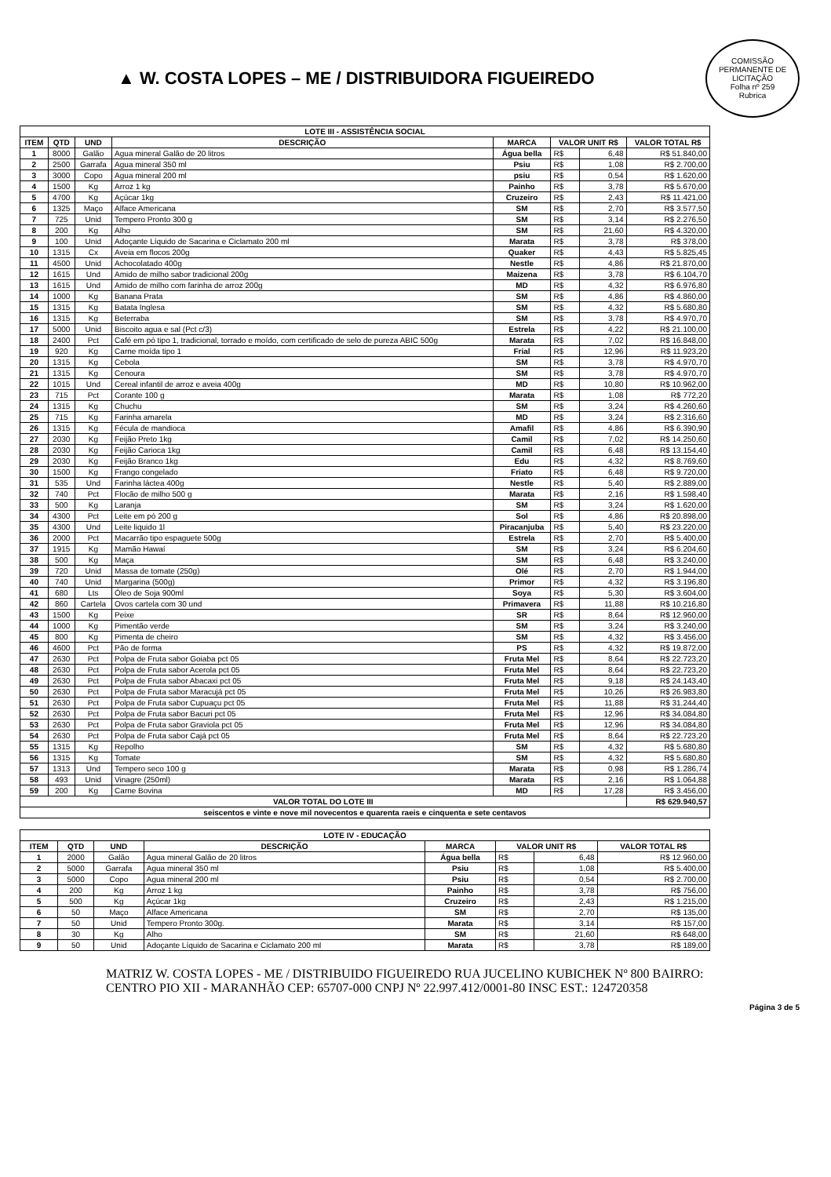▲ W. COSTA LOPES – ME / DISTRIBUIDORA FIGUEIREDO
COMISSÃO PERMANENTE DE LICITAÇÃO
Folha nº 259
Rubrica
| LOTE III - ASSISTÊNCIA SOCIAL | | | | | | | |
| --- | --- | --- | --- | --- | --- | --- | --- |
| ITEM | QTD | UND | DESCRIÇÃO | MARCA | VALOR UNIT R$ | | VALOR TOTAL R$ |
| 1 | 8000 | Galão | Agua mineral Galão de 20 litros | Água bella | R$ | 6,48 | R$ 51.840,00 |
| 2 | 2500 | Garrafa | Agua mineral 350 ml | Psiu | R$ | 1,08 | R$ 2.700,00 |
| 3 | 3000 | Copo | Agua mineral 200 ml | psiu | R$ | 0,54 | R$ 1.620,00 |
| 4 | 1500 | Kg | Arroz 1 kg | Painho | R$ | 3,78 | R$ 5.670,00 |
| 5 | 4700 | Kg | Açúcar 1kg | Cruzeiro | R$ | 2,43 | R$ 11.421,00 |
| 6 | 1325 | Maço | Alface Americana | SM | R$ | 2,70 | R$ 3.577,50 |
| 7 | 725 | Unid | Tempero Pronto 300 g | SM | R$ | 3,14 | R$ 2.276,50 |
| 8 | 200 | Kg | Alho | SM | R$ | 21,60 | R$ 4.320,00 |
| 9 | 100 | Unid | Adoçante Líquido de Sacarina e Ciclamato 200 ml | Marata | R$ | 3,78 | R$ 378,00 |
| 10 | 1315 | Cx | Aveia em flocos 200g | Quaker | R$ | 4,43 | R$ 5.825,45 |
| 11 | 4500 | Unid | Achocolatado 400g | Nestle | R$ | 4,86 | R$ 21.870,00 |
| 12 | 1615 | Und | Amido de milho sabor tradicional 200g | Maizena | R$ | 3,78 | R$ 6.104,70 |
| 13 | 1615 | Und | Amido de milho com farinha de arroz 200g | MD | R$ | 4,32 | R$ 6.976,80 |
| 14 | 1000 | Kg | Banana Prata | SM | R$ | 4,86 | R$ 4.860,00 |
| 15 | 1315 | Kg | Batata Inglesa | SM | R$ | 4,32 | R$ 5.680,80 |
| 16 | 1315 | Kg | Beterraba | SM | R$ | 3,78 | R$ 4.970,70 |
| 17 | 5000 | Unid | Biscoito agua e sal (Pct c/3) | Estrela | R$ | 4,22 | R$ 21.100,00 |
| 18 | 2400 | Pct | Café em pó tipo 1, tradicional, torrado e moído, com certificado de selo de pureza ABIC 500g | Marata | R$ | 7,02 | R$ 16.848,00 |
| 19 | 920 | Kg | Carne moída tipo 1 | Frial | R$ | 12,96 | R$ 11.923,20 |
| 20 | 1315 | Kg | Cebola | SM | R$ | 3,78 | R$ 4.970,70 |
| 21 | 1315 | Kg | Cenoura | SM | R$ | 3,78 | R$ 4.970,70 |
| 22 | 1015 | Und | Cereal infantil de arroz e aveia 400g | MD | R$ | 10,80 | R$ 10.962,00 |
| 23 | 715 | Pct | Corante 100 g | Marata | R$ | 1,08 | R$ 772,20 |
| 24 | 1315 | Kg | Chuchu | SM | R$ | 3,24 | R$ 4.260,60 |
| 25 | 715 | Kg | Farinha amarela | MD | R$ | 3,24 | R$ 2.316,60 |
| 26 | 1315 | Kg | Fécula de mandioca | Amafil | R$ | 4,86 | R$ 6.390,90 |
| 27 | 2030 | Kg | Feijão Preto 1kg | Camil | R$ | 7,02 | R$ 14.250,60 |
| 28 | 2030 | Kg | Feijão Carioca 1kg | Camil | R$ | 6,48 | R$ 13.154,40 |
| 29 | 2030 | Kg | Feijão Branco 1kg | Edu | R$ | 4,32 | R$ 8.769,60 |
| 30 | 1500 | Kg | Frango congelado | Friato | R$ | 6,48 | R$ 9.720,00 |
| 31 | 535 | Und | Farinha láctea 400g | Nestle | R$ | 5,40 | R$ 2.889,00 |
| 32 | 740 | Pct | Flocão de milho 500 g | Marata | R$ | 2,16 | R$ 1.598,40 |
| 33 | 500 | Kg | Laranja | SM | R$ | 3,24 | R$ 1.620,00 |
| 34 | 4300 | Pct | Leite em pó 200 g | Sol | R$ | 4,86 | R$ 20.898,00 |
| 35 | 4300 | Und | Leite liquido 1l | Piracanjuba | R$ | 5,40 | R$ 23.220,00 |
| 36 | 2000 | Pct | Macarrão tipo espaguete 500g | Estrela | R$ | 2,70 | R$ 5.400,00 |
| 37 | 1915 | Kg | Mamão Hawaí | SM | R$ | 3,24 | R$ 6.204,60 |
| 38 | 500 | Kg | Maça | SM | R$ | 6,48 | R$ 3.240,00 |
| 39 | 720 | Unid | Massa de tomate (250g) | Olé | R$ | 2,70 | R$ 1.944,00 |
| 40 | 740 | Unid | Margarina (500g) | Primor | R$ | 4,32 | R$ 3.196,80 |
| 41 | 680 | Lts | Óleo de Soja 900ml | Soya | R$ | 5,30 | R$ 3.604,00 |
| 42 | 860 | Cartela | Ovos cartela com 30 und | Primavera | R$ | 11,88 | R$ 10.216,80 |
| 43 | 1500 | Kg | Peixe | SR | R$ | 8,64 | R$ 12.960,00 |
| 44 | 1000 | Kg | Pimentão verde | SM | R$ | 3,24 | R$ 3.240,00 |
| 45 | 800 | Kg | Pimenta de cheiro | SM | R$ | 4,32 | R$ 3.456,00 |
| 46 | 4600 | Pct | Pão de forma | PS | R$ | 4,32 | R$ 19.872,00 |
| 47 | 2630 | Pct | Polpa de Fruta sabor Goiaba pct 05 | Fruta Mel | R$ | 8,64 | R$ 22.723,20 |
| 48 | 2630 | Pct | Polpa de Fruta sabor Acerola pct 05 | Fruta Mel | R$ | 8,64 | R$ 22.723,20 |
| 49 | 2630 | Pct | Polpa de Fruta sabor Abacaxi pct 05 | Fruta Mel | R$ | 9,18 | R$ 24.143,40 |
| 50 | 2630 | Pct | Polpa de Fruta sabor Maracujá pct 05 | Fruta Mel | R$ | 10,26 | R$ 26.983,80 |
| 51 | 2630 | Pct | Polpa de Fruta sabor Cupuaçu pct 05 | Fruta Mel | R$ | 11,88 | R$ 31.244,40 |
| 52 | 2630 | Pct | Polpa de Fruta sabor Bacuri pct 05 | Fruta Mel | R$ | 12,96 | R$ 34.084,80 |
| 53 | 2630 | Pct | Polpa de Fruta sabor Graviola pct 05 | Fruta Mel | R$ | 12,96 | R$ 34.084,80 |
| 54 | 2630 | Pct | Polpa de Fruta sabor Cajá pct 05 | Fruta Mel | R$ | 8,64 | R$ 22.723,20 |
| 55 | 1315 | Kg | Repolho | SM | R$ | 4,32 | R$ 5.680,80 |
| 56 | 1315 | Kg | Tomate | SM | R$ | 4,32 | R$ 5.680,80 |
| 57 | 1313 | Und | Tempero seco 100 g | Marata | R$ | 0,98 | R$ 1.286,74 |
| 58 | 493 | Unid | Vinagre (250ml) | Marata | R$ | 2,16 | R$ 1.064,88 |
| 59 | 200 | Kg | Carne Bovina | MD | R$ | 17,28 | R$ 3.456,00 |
| VALOR TOTAL DO LOTE III | | | | | | | R$ 629.940,57 |
| seiscentos e vinte e nove mil novecentos e quarenta raeis e cinquenta e sete centavos | | | | | | | |
| LOTE IV - EDUCAÇÃO | | | | | | | |
| --- | --- | --- | --- | --- | --- | --- | --- |
| ITEM | QTD | UND | DESCRIÇÃO | MARCA | VALOR UNIT R$ | | VALOR TOTAL R$ |
| 1 | 2000 | Galão | Agua mineral Galão de 20 litros | Água bella | R$ | 6,48 | R$ 12.960,00 |
| 2 | 5000 | Garrafa | Agua mineral 350 ml | Psiu | R$ | 1,08 | R$ 5.400,00 |
| 3 | 5000 | Copo | Agua mineral 200 ml | Psiu | R$ | 0,54 | R$ 2.700,00 |
| 4 | 200 | Kg | Arroz 1 kg | Painho | R$ | 3,78 | R$ 756,00 |
| 5 | 500 | Kg | Açúcar 1kg | Cruzeiro | R$ | 2,43 | R$ 1.215,00 |
| 6 | 50 | Maço | Alface Americana | SM | R$ | 2,70 | R$ 135,00 |
| 7 | 50 | Unid | Tempero Pronto 300g. | Marata | R$ | 3,14 | R$ 157,00 |
| 8 | 30 | Kg | Alho | SM | R$ | 21,60 | R$ 648,00 |
| 9 | 50 | Unid | Adoçante Líquido de Sacarina e Ciclamato 200 ml | Marata | R$ | 3,78 | R$ 189,00 |
MATRIZ W. COSTA LOPES - ME / DISTRIBUIDO FIGUEIREDO RUA JUCELINO KUBICHEK Nº 800 BAIRRO: CENTRO PIO XII - MARANHÃO CEP: 65707-000 CNPJ Nº 22.997.412/0001-80 INSC EST.: 124720358
Página 3 de 5